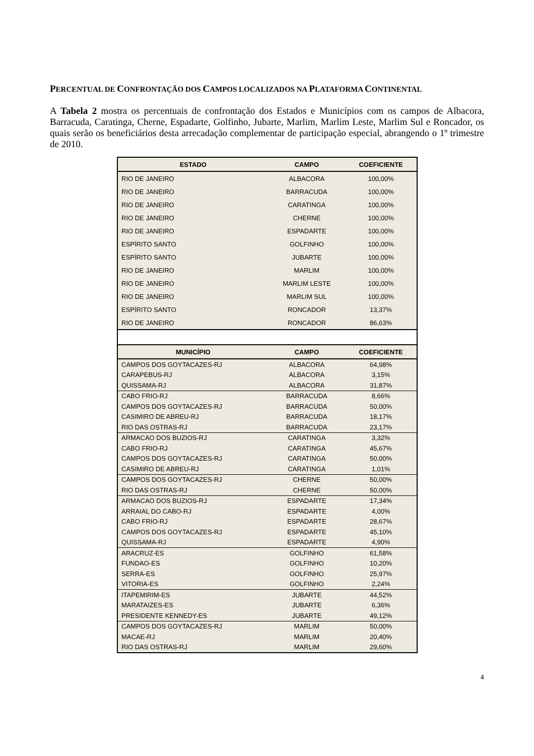PERCENTUAL DE CONFRONTAÇÃO DOS CAMPOS LOCALIZADOS NA PLATAFORMA CONTINENTAL
A Tabela 2 mostra os percentuais de confrontação dos Estados e Municípios com os campos de Albacora, Barracuda, Caratinga, Cherne, Espadarte, Golfinho, Jubarte, Marlim, Marlim Leste, Marlim Sul e Roncador, os quais serão os beneficiários desta arrecadação complementar de participação especial, abrangendo o 1º trimestre de 2010.
| ESTADO | CAMPO | COEFICIENTE |
| --- | --- | --- |
| RIO DE JANEIRO | ALBACORA | 100,00% |
| RIO DE JANEIRO | BARRACUDA | 100,00% |
| RIO DE JANEIRO | CARATINGA | 100,00% |
| RIO DE JANEIRO | CHERNE | 100,00% |
| RIO DE JANEIRO | ESPADARTE | 100,00% |
| ESPÍRITO SANTO | GOLFINHO | 100,00% |
| ESPÍRITO SANTO | JUBARTE | 100,00% |
| RIO DE JANEIRO | MARLIM | 100,00% |
| RIO DE JANEIRO | MARLIM LESTE | 100,00% |
| RIO DE JANEIRO | MARLIM SUL | 100,00% |
| ESPÍRITO SANTO | RONCADOR | 13,37% |
| RIO DE JANEIRO | RONCADOR | 86,63% |
| MUNICÍPIO | CAMPO | COEFICIENTE |
| CAMPOS DOS GOYTACAZES-RJ | ALBACORA | 64,98% |
| CARAPEBUS-RJ | ALBACORA | 3,15% |
| QUISSAMA-RJ | ALBACORA | 31,87% |
| CABO FRIO-RJ | BARRACUDA | 8,66% |
| CAMPOS DOS GOYTACAZES-RJ | BARRACUDA | 50,00% |
| CASIMIRO DE ABREU-RJ | BARRACUDA | 18,17% |
| RIO DAS OSTRAS-RJ | BARRACUDA | 23,17% |
| ARMACAO DOS BUZIOS-RJ | CARATINGA | 3,32% |
| CABO FRIO-RJ | CARATINGA | 45,67% |
| CAMPOS DOS GOYTACAZES-RJ | CARATINGA | 50,00% |
| CASIMIRO DE ABREU-RJ | CARATINGA | 1,01% |
| CAMPOS DOS GOYTACAZES-RJ | CHERNE | 50,00% |
| RIO DAS OSTRAS-RJ | CHERNE | 50,00% |
| ARMACAO DOS BUZIOS-RJ | ESPADARTE | 17,34% |
| ARRAIAL DO CABO-RJ | ESPADARTE | 4,00% |
| CABO FRIO-RJ | ESPADARTE | 28,67% |
| CAMPOS DOS GOYTACAZES-RJ | ESPADARTE | 45,10% |
| QUISSAMA-RJ | ESPADARTE | 4,90% |
| ARACRUZ-ES | GOLFINHO | 61,58% |
| FUNDAO-ES | GOLFINHO | 10,20% |
| SERRA-ES | GOLFINHO | 25,97% |
| VITORIA-ES | GOLFINHO | 2,24% |
| ITAPEMIRIM-ES | JUBARTE | 44,52% |
| MARATAIZES-ES | JUBARTE | 6,36% |
| PRESIDENTE KENNEDY-ES | JUBARTE | 49,12% |
| CAMPOS DOS GOYTACAZES-RJ | MARLIM | 50,00% |
| MACAE-RJ | MARLIM | 20,40% |
| RIO DAS OSTRAS-RJ | MARLIM | 29,60% |
4